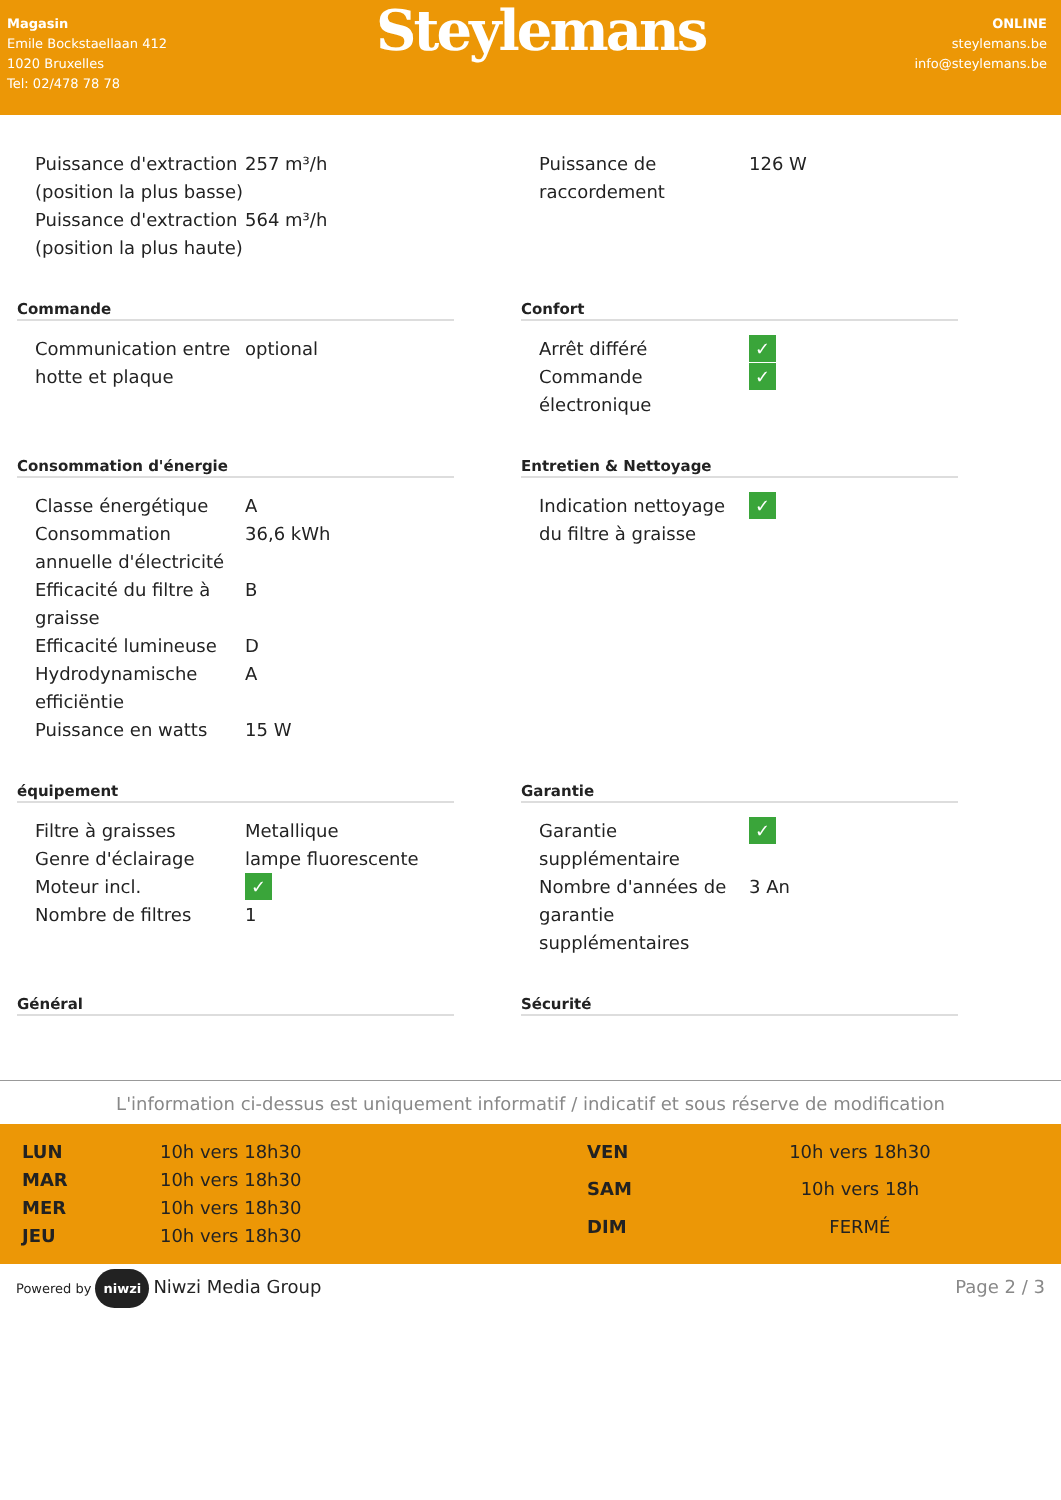Magasin
Emile Bockstaellaan 412
1020 Bruxelles
Tel: 02/478 78 78
Steylemans
ONLINE
steylemans.be
info@steylemans.be
| Puissance d'extraction (position la plus basse) | 257 m³/h |
| Puissance d'extraction (position la plus haute) | 564 m³/h |
| Puissance de raccordement | 126 W |
Commande
| Communication entre hotte et plaque | optional |
Confort
| Arrêt différé | ✓ |
| Commande électronique | ✓ |
Consommation d'énergie
| Classe énergétique | A |
| Consommation annuelle d'électricité | 36,6 kWh |
| Efficacité du filtre à graisse | B |
| Efficacité lumineuse | D |
| Hydrodynamische efficiëntie | A |
| Puissance en watts | 15 W |
Entretien & Nettoyage
| Indication nettoyage du filtre à graisse | ✓ |
équipement
| Filtre à graisses | Metallique |
| Genre d'éclairage | lampe fluorescente |
| Moteur incl. | ✓ |
| Nombre de filtres | 1 |
Garantie
| Garantie supplémentaire | ✓ |
| Nombre d'années de garantie supplémentaires | 3 An |
Général Sécurité
L'information ci-dessus est uniquement informatif / indicatif et sous réserve de modification
| LUN | 10h vers 18h30 |
| MAR | 10h vers 18h30 |
| MER | 10h vers 18h30 |
| JEU | 10h vers 18h30 |
| VEN | 10h vers 18h30 |
| SAM | 10h vers 18h |
| DIM | FERMÉ |
Powered by niwzi Niwzi Media Group
Page 2 / 3